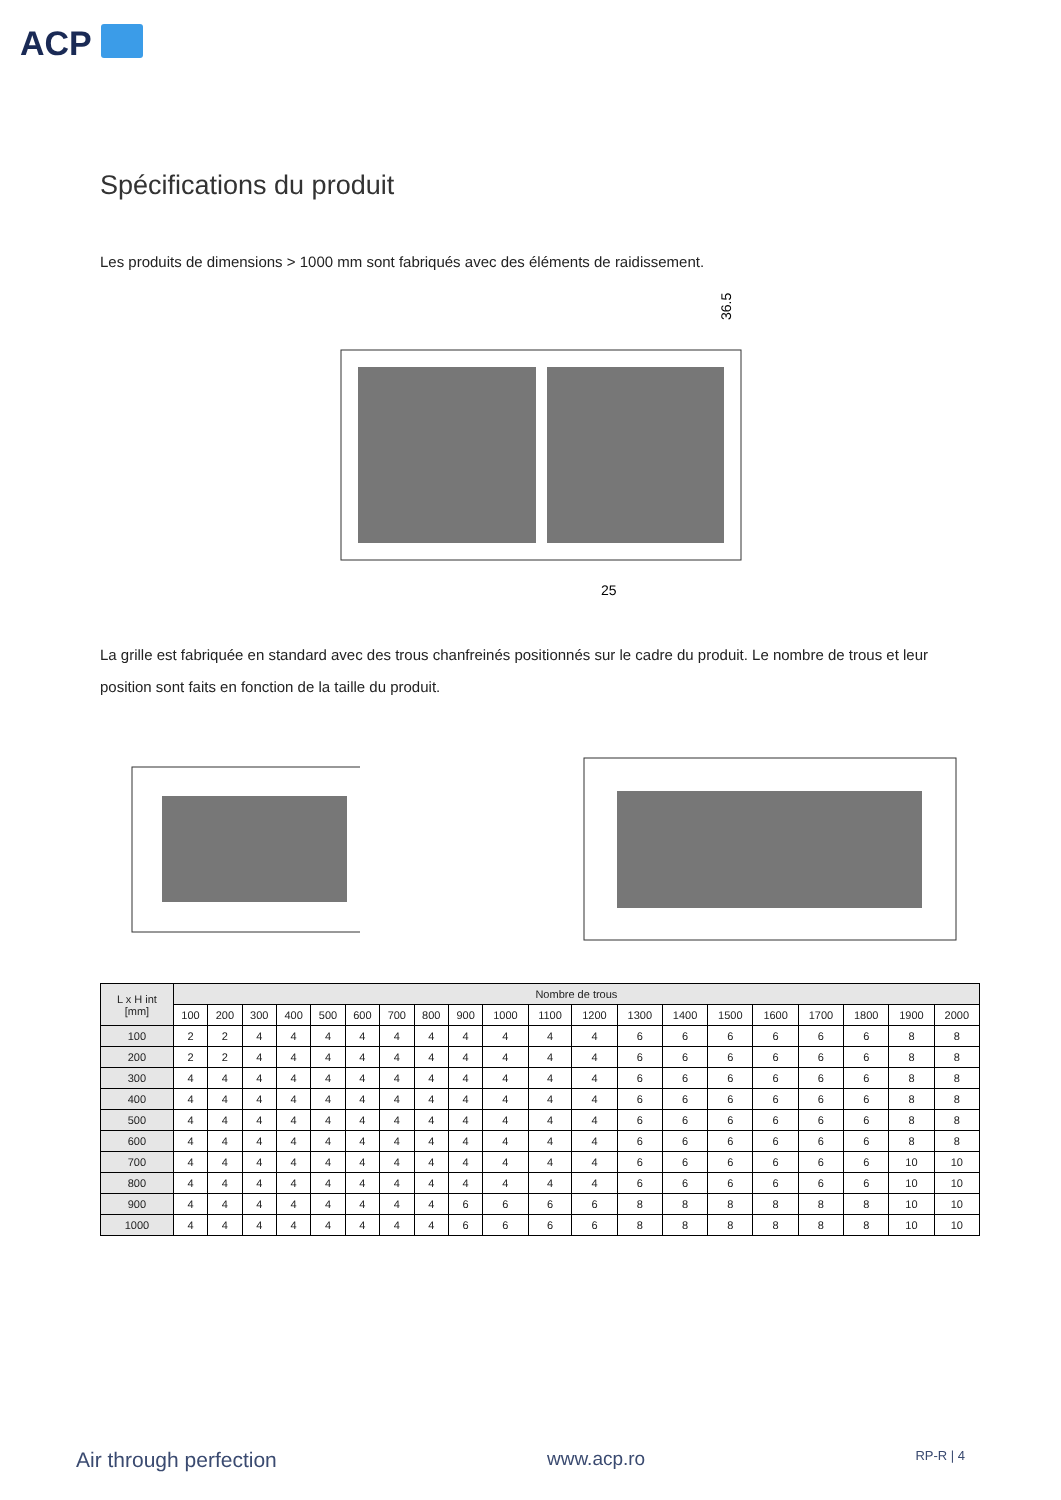ACP
Spécifications du produit
Les produits de dimensions > 1000 mm sont fabriqués avec des éléments de raidissement.
36.5
25
La grille est fabriquée en standard avec des trous chanfreinés positionnés sur le cadre du produit. Le nombre de trous et leur position sont faits en fonction de la taille du produit.
| L x H int [mm] | Nombre de trous | | | | | | | | | | | | | | | | | | | |
| --- | --- | --- | --- | --- | --- | --- | --- | --- | --- | --- | --- | --- | --- | --- | --- | --- | --- | --- | --- | --- |
| | 100 | 200 | 300 | 400 | 500 | 600 | 700 | 800 | 900 | 1000 | 1100 | 1200 | 1300 | 1400 | 1500 | 1600 | 1700 | 1800 | 1900 | 2000 |
| 100 | 2 | 2 | 4 | 4 | 4 | 4 | 4 | 4 | 4 | 4 | 4 | 4 | 6 | 6 | 6 | 6 | 6 | 6 | 8 | 8 |
| 200 | 2 | 2 | 4 | 4 | 4 | 4 | 4 | 4 | 4 | 4 | 4 | 4 | 6 | 6 | 6 | 6 | 6 | 6 | 8 | 8 |
| 300 | 4 | 4 | 4 | 4 | 4 | 4 | 4 | 4 | 4 | 4 | 4 | 4 | 6 | 6 | 6 | 6 | 6 | 6 | 8 | 8 |
| 400 | 4 | 4 | 4 | 4 | 4 | 4 | 4 | 4 | 4 | 4 | 4 | 4 | 6 | 6 | 6 | 6 | 6 | 6 | 8 | 8 |
| 500 | 4 | 4 | 4 | 4 | 4 | 4 | 4 | 4 | 4 | 4 | 4 | 4 | 6 | 6 | 6 | 6 | 6 | 6 | 8 | 8 |
| 600 | 4 | 4 | 4 | 4 | 4 | 4 | 4 | 4 | 4 | 4 | 4 | 4 | 6 | 6 | 6 | 6 | 6 | 6 | 8 | 8 |
| 700 | 4 | 4 | 4 | 4 | 4 | 4 | 4 | 4 | 4 | 4 | 4 | 4 | 6 | 6 | 6 | 6 | 6 | 6 | 10 | 10 |
| 800 | 4 | 4 | 4 | 4 | 4 | 4 | 4 | 4 | 4 | 4 | 4 | 4 | 6 | 6 | 6 | 6 | 6 | 6 | 10 | 10 |
| 900 | 4 | 4 | 4 | 4 | 4 | 4 | 4 | 4 | 6 | 6 | 6 | 6 | 8 | 8 | 8 | 8 | 8 | 8 | 10 | 10 |
| 1000 | 4 | 4 | 4 | 4 | 4 | 4 | 4 | 4 | 6 | 6 | 6 | 6 | 8 | 8 | 8 | 8 | 8 | 8 | 10 | 10 |
Air through perfection www.acp.ro RP-R | 4